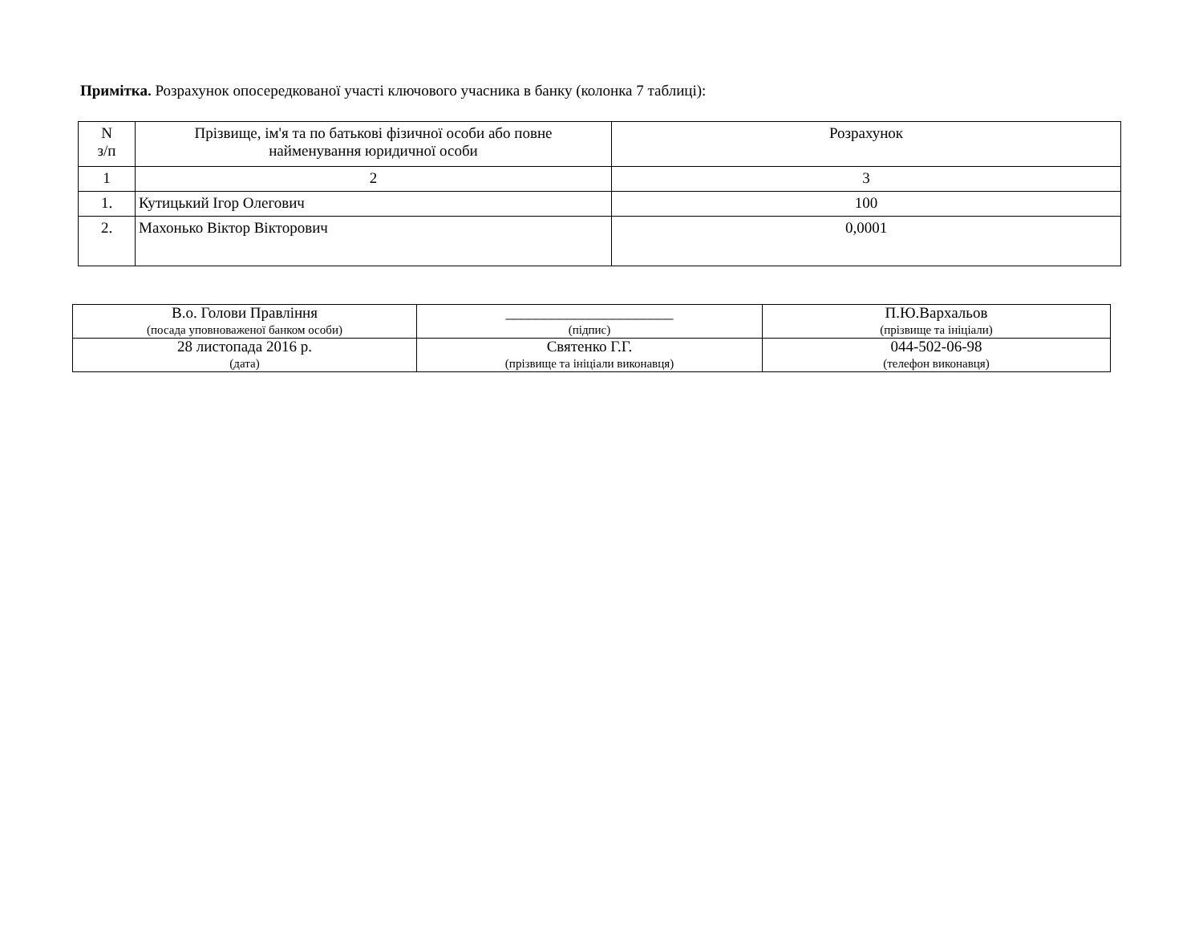Примітка. Розрахунок опосередкованої участі ключового учасника в банку (колонка 7 таблиці):
| N з/п | Прізвище, ім'я та по батькові фізичної особи або повне найменування юридичної особи | Розрахунок |
| --- | --- | --- |
| 1 | 2 | 3 |
| 1. | Кутицький Ігор Олегович | 100 |
| 2. | Махонько Віктор Вікторович | 0,0001 |
| В.о. Голови Правління (посада уповноваженої банком особи) | ______________________ (підпис) | П.Ю.Вархальов (прізвище та ініціали) |
| 28 листопада 2016 р. (дата) | Святенко Г.Г. (прізвище та ініціали виконавця) | 044-502-06-98 (телефон виконавця) |